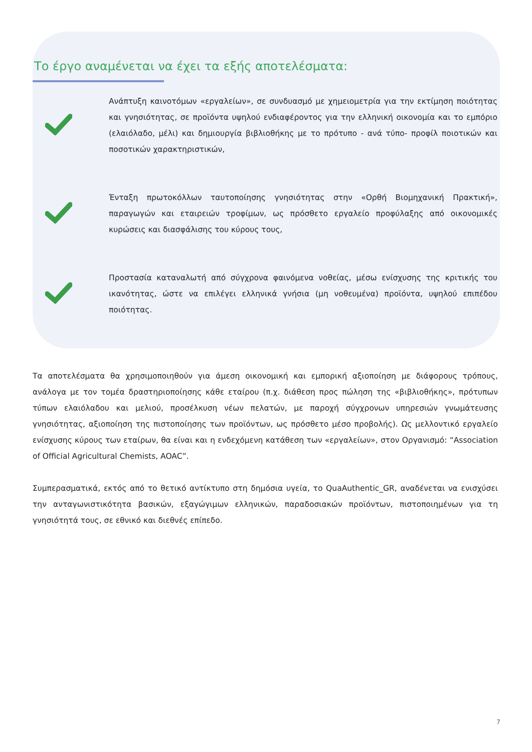Το έργο αναμένεται να έχει τα εξής αποτελέσματα:
Ανάπτυξη καινοτόμων «εργαλείων», σε συνδυασμό με χημειομετρία για την εκτίμηση ποιότητας και γνησιότητας, σε προϊόντα υψηλού ενδιαφέροντος για την ελληνική οικονομία και το εμπόριο (ελαιόλαδο, μέλι) και δημιουργία βιβλιοθήκης με το πρότυπο - ανά τύπο- προφίλ ποιοτικών και ποσοτικών χαρακτηριστικών,
Ένταξη πρωτοκόλλων ταυτοποίησης γνησιότητας στην «Ορθή Βιομηχανική Πρακτική», παραγωγών και εταιρειών τροφίμων, ως πρόσθετο εργαλείο προφύλαξης από οικονομικές κυρώσεις και διασφάλισης του κύρους τους,
Προστασία καταναλωτή από σύγχρονα φαινόμενα νοθείας, μέσω ενίσχυσης της κριτικής του ικανότητας, ώστε να επιλέγει ελληνικά γνήσια (μη νοθευμένα) προϊόντα, υψηλού επιπέδου ποιότητας.
Τα αποτελέσματα θα χρησιμοποιηθούν για άμεση οικονομική και εμπορική αξιοποίηση με διάφορους τρόπους, ανάλογα με τον τομέα δραστηριοποίησης κάθε εταίρου (π.χ. διάθεση προς πώληση της «βιβλιοθήκης», πρότυπων τύπων ελαιόλαδου και μελιού, προσέλκυση νέων πελατών, με παροχή σύγχρονων υπηρεσιών γνωμάτευσης γνησιότητας, αξιοποίηση της πιστοποίησης των προϊόντων, ως πρόσθετο μέσο προβολής). Ως μελλοντικό εργαλείο ενίσχυσης κύρους των εταίρων, θα είναι και η ενδεχόμενη κατάθεση των «εργαλείων», στον Οργανισμό: “Association of Official Agricultural Chemists, AOAC”.
Συμπερασματικά, εκτός από το θετικό αντίκτυπο στη δημόσια υγεία, το QuaAuthentic_GR, αναδένεται να ενισχύσει την ανταγωνιστικότητα βασικών, εξαγώγιμων ελληνικών, παραδοσιακών προϊόντων, πιστοποιημένων για τη γνησιότητά τους, σε εθνικό και διεθνές επίπεδο.
7